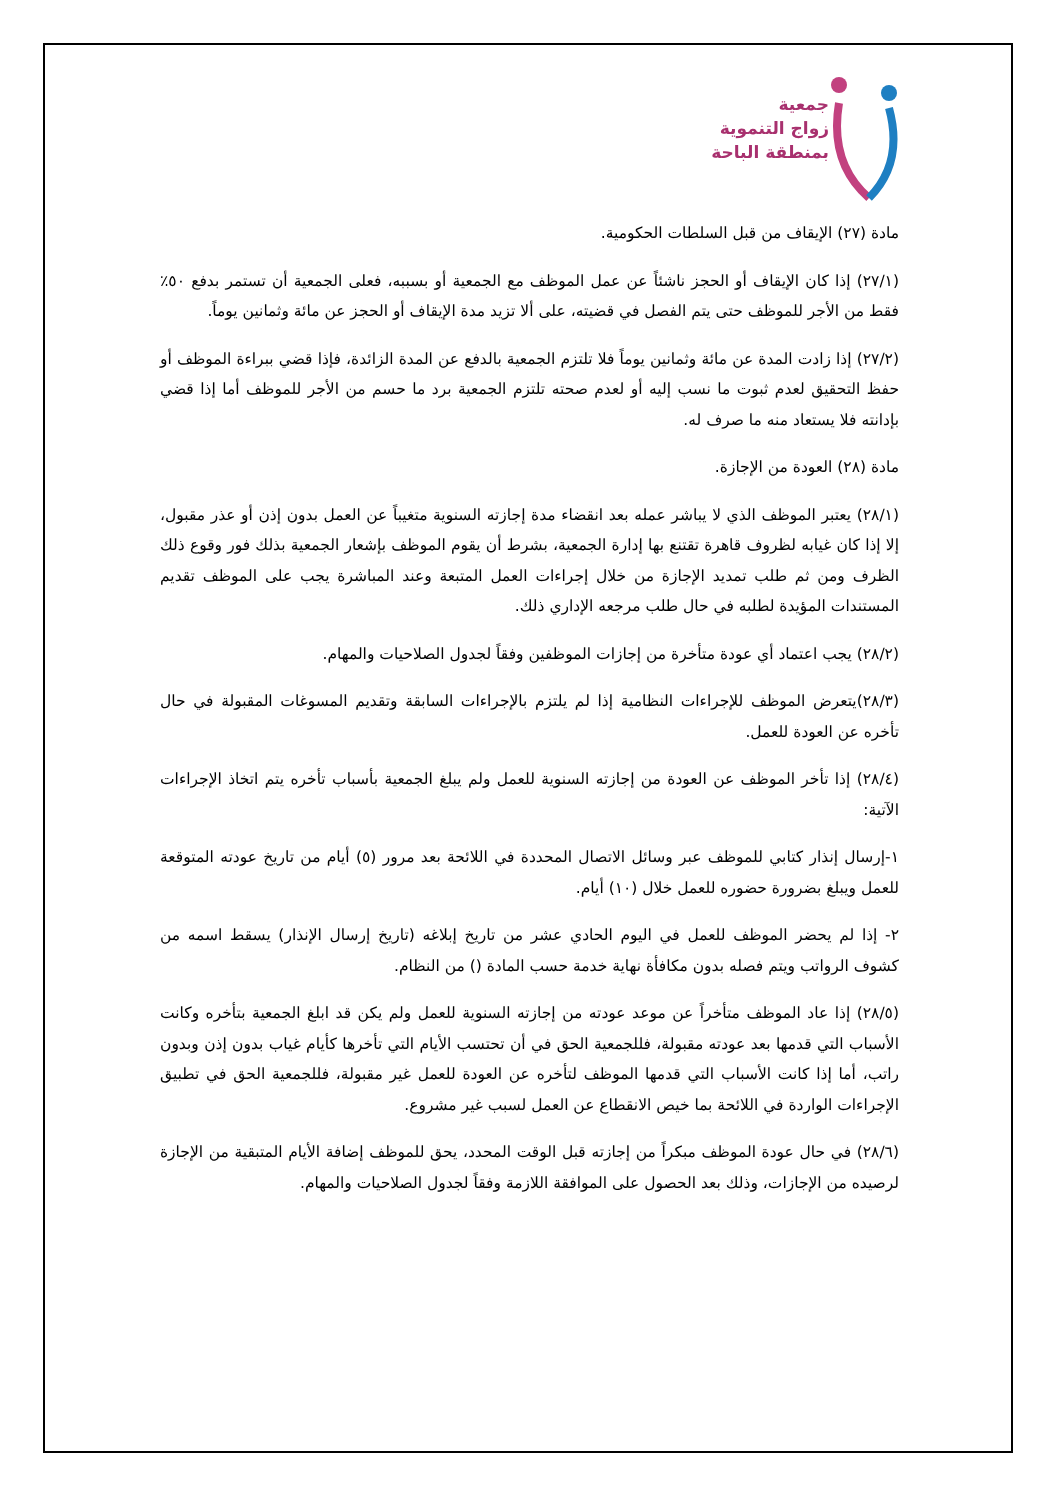جمعية
زواج التنموية
بمنطقة الباحة
مادة (٢٧) الإيقاف من قبل السلطات الحكومية.
(٢٧/١) إذا كان الإيقاف أو الحجز ناشئاً عن عمل الموظف مع الجمعية أو بسببه، فعلى الجمعية أن تستمر بدفع ٥٠٪ فقط من الأجر للموظف حتى يتم الفصل في قضيته، على ألا تزيد مدة الإيقاف أو الحجز عن مائة وثمانين يوماً.
(٢٧/٢) إذا زادت المدة عن مائة وثمانين يوماً فلا تلتزم الجمعية بالدفع عن المدة الزائدة، فإذا قضي ببراءة الموظف أو حفظ التحقيق لعدم ثبوت ما نسب إليه أو لعدم صحته تلتزم الجمعية برد ما حسم من الأجر للموظف أما إذا قضي بإدانته فلا يستعاد منه ما صرف له.
مادة (٢٨) العودة من الإجازة.
(٢٨/١) يعتبر الموظف الذي لا يباشر عمله بعد انقضاء مدة إجازته السنوية متغيباً عن العمل بدون إذن أو عذر مقبول، إلا إذا كان غيابه لظروف قاهرة تقتنع بها إدارة الجمعية، بشرط أن يقوم الموظف بإشعار الجمعية بذلك فور وقوع ذلك الظرف ومن ثم طلب تمديد الإجازة من خلال إجراءات العمل المتبعة وعند المباشرة يجب على الموظف تقديم المستندات المؤيدة لطلبه في حال طلب مرجعه الإداري ذلك.
(٢٨/٢) يجب اعتماد أي عودة متأخرة من إجازات الموظفين وفقاً لجدول الصلاحيات والمهام.
(٢٨/٣)يتعرض الموظف للإجراءات النظامية إذا لم يلتزم بالإجراءات السابقة وتقديم المسوغات المقبولة في حال تأخره عن العودة للعمل.
(٢٨/٤) إذا تأخر الموظف عن العودة من إجازته السنوية للعمل ولم يبلغ الجمعية بأسباب تأخره يتم اتخاذ الإجراءات الآتية:
١-إرسال إنذار كتابي للموظف عبر وسائل الاتصال المحددة في اللائحة بعد مرور (٥) أيام من تاريخ عودته المتوقعة للعمل ويبلغ بضرورة حضوره للعمل خلال (١٠) أيام.
٢- إذا لم يحضر الموظف للعمل في اليوم الحادي عشر من تاريخ إبلاغه (تاريخ إرسال الإنذار) يسقط اسمه من كشوف الرواتب ويتم فصله بدون مكافأة نهاية خدمة حسب المادة () من النظام.
(٢٨/٥) إذا عاد الموظف متأخراً عن موعد عودته من إجازته السنوية للعمل ولم يكن قد ابلغ الجمعية بتأخره وكانت الأسباب التي قدمها بعد عودته مقبولة، فللجمعية الحق في أن تحتسب الأيام التي تأخرها كأيام غياب بدون إذن وبدون راتب، أما إذا كانت الأسباب التي قدمها الموظف لتأخره عن العودة للعمل غير مقبولة، فللجمعية الحق في تطبيق الإجراءات الواردة في اللائحة بما خيص الانقطاع عن العمل لسبب غير مشروع.
(٢٨/٦) في حال عودة الموظف مبكراً من إجازته قبل الوقت المحدد، يحق للموظف إضافة الأيام المتبقية من الإجازة لرصيده من الإجازات، وذلك بعد الحصول على الموافقة اللازمة وفقاً لجدول الصلاحيات والمهام.